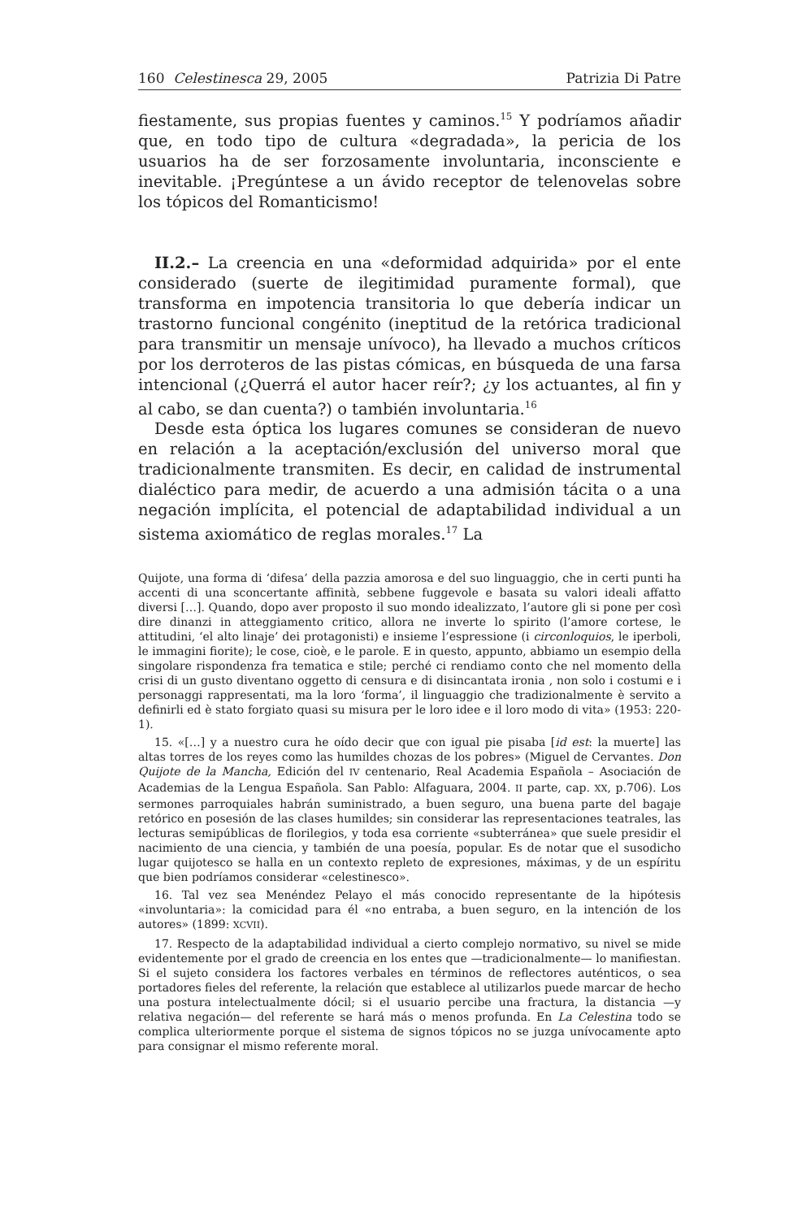160 Celestinesca 29, 2005 Patrizia Di Patre
fiestamente, sus propias fuentes y caminos.<sup>15</sup> Y podríamos añadir que, en todo tipo de cultura «degradada», la pericia de los usuarios ha de ser forzosamente involuntaria, inconsciente e inevitable. ¡Pregúntese a un ávido receptor de telenovelas sobre los tópicos del Romanticismo!
II.2.– La creencia en una «deformidad adquirida» por el ente considerado (suerte de ilegitimidad puramente formal), que transforma en impotencia transitoria lo que debería indicar un trastorno funcional congénito (ineptitud de la retórica tradicional para transmitir un mensaje unívoco), ha llevado a muchos críticos por los derroteros de las pistas cómicas, en búsqueda de una farsa intencional (¿Querrá el autor hacer reír?; ¿y los actuantes, al fin y al cabo, se dan cuenta?) o también involuntaria.<sup>16</sup>
Desde esta óptica los lugares comunes se consideran de nuevo en relación a la aceptación/exclusión del universo moral que tradicionalmente transmiten. Es decir, en calidad de instrumental dialéctico para medir, de acuerdo a una admisión tácita o a una negación implícita, el potencial de adaptabilidad individual a un sistema axiomático de reglas morales.<sup>17</sup> La
Quijote, una forma di ‘difesa’ della pazzia amorosa e del suo linguaggio, che in certi punti ha accenti di una sconcertante affinità, sebbene fuggevole e basata su valori ideali affatto diversi […]. Quando, dopo aver proposto il suo mondo idealizzato, l’autore gli si pone per così dire dinanzi in atteggiamento critico, allora ne inverte lo spirito (l’amore cortese, le attitudini, ‘el alto linaje’ dei protagonisti) e insieme l’espressione (i circonloquios, le iperboli, le immagini fiorite); le cose, cioè, e le parole. E in questo, appunto, abbiamo un esempio della singolare rispondenza fra tematica e stile; perché ci rendiamo conto che nel momento della crisi di un gusto diventano oggetto di censura e di disincantata ironia , non solo i costumi e i personaggi rappresentati, ma la loro ‘forma’, il linguaggio che tradizionalmente è servito a definirli ed è stato forgiato quasi su misura per le loro idee e il loro modo di vita» (1953: 220-1).
15. «[…] y a nuestro cura he oído decir que con igual pie pisaba [id est: la muerte] las altas torres de los reyes como las humildes chozas de los pobres» (Miguel de Cervantes. Don Quijote de la Mancha, Edición del IV centenario, Real Academia Española – Asociación de Academias de la Lengua Española. San Pablo: Alfaguara, 2004. II parte, cap. XX, p.706). Los sermones parroquiales habrán suministrado, a buen seguro, una buena parte del bagaje retórico en posesión de las clases humildes; sin considerar las representaciones teatrales, las lecturas semipúblicas de florilegios, y toda esa corriente «subterránea» que suele presidir el nacimiento de una ciencia, y también de una poesía, popular. Es de notar que el susodicho lugar quijotesco se halla en un contexto repleto de expresiones, máximas, y de un espíritu que bien podríamos considerar «celestinesco».
16. Tal vez sea Menéndez Pelayo el más conocido representante de la hipótesis «involuntaria»: la comicidad para él «no entraba, a buen seguro, en la intención de los autores» (1899: XCVII).
17. Respecto de la adaptabilidad individual a cierto complejo normativo, su nivel se mide evidentemente por el grado de creencia en los entes que —tradicionalmente— lo manifiestan. Si el sujeto considera los factores verbales en términos de reflectores auténticos, o sea portadores fieles del referente, la relación que establece al utilizarlos puede marcar de hecho una postura intelectualmente dócil; si el usuario percibe una fractura, la distancia —y relativa negación— del referente se hará más o menos profunda. En La Celestina todo se complica ulteriormente porque el sistema de signos tópicos no se juzga unívocamente apto para consignar el mismo referente moral.